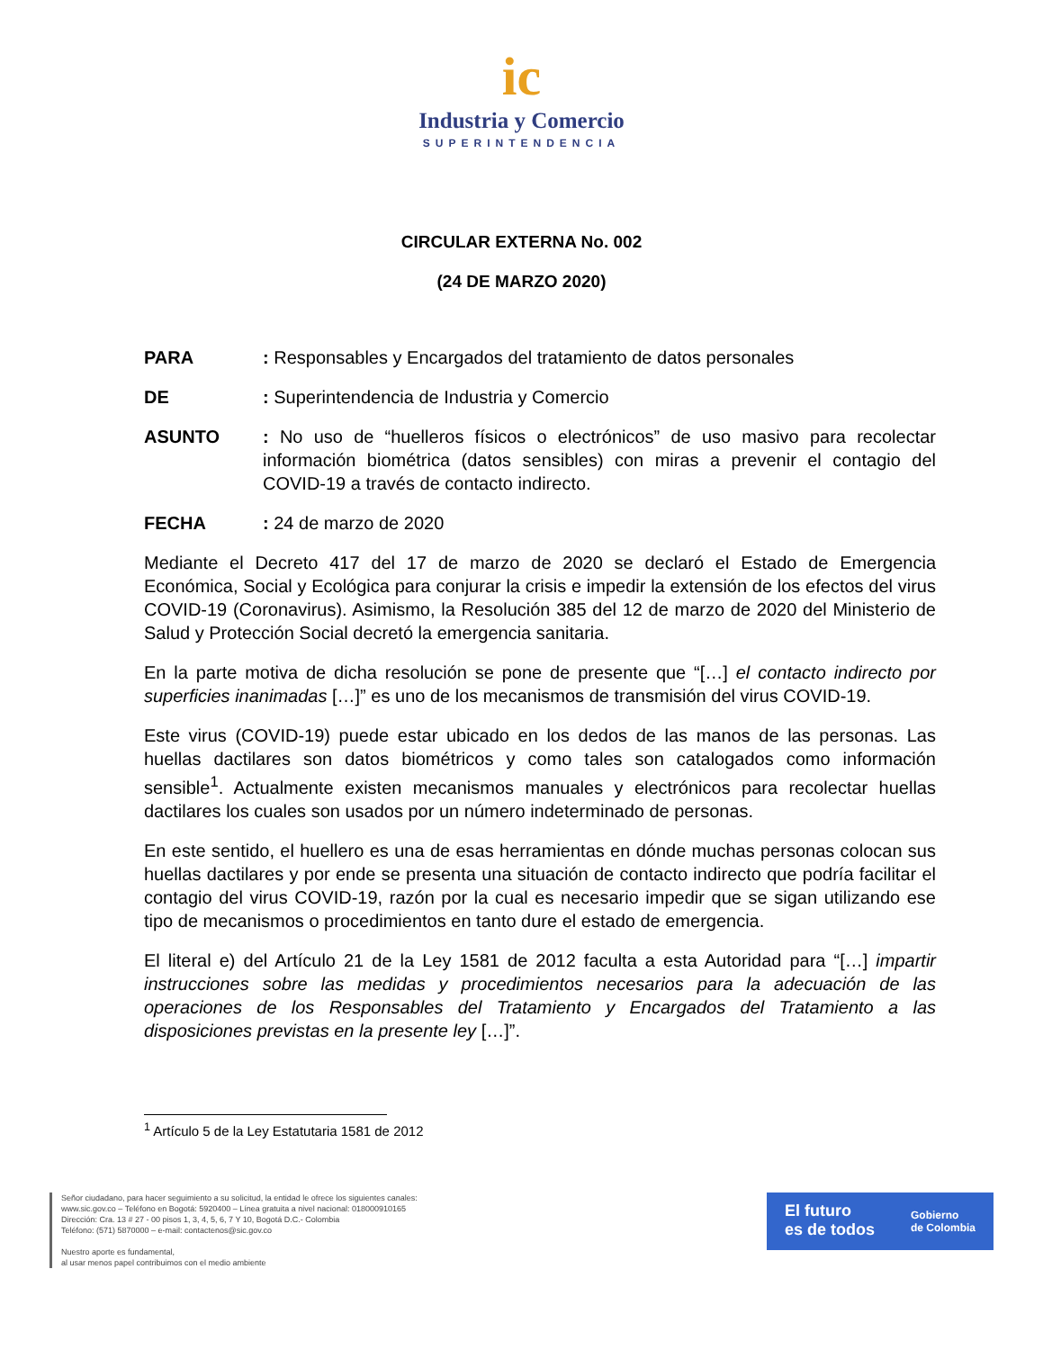ic
Industria y Comercio
SUPERINTENDENCIA
CIRCULAR EXTERNA No. 002
(24 DE MARZO 2020)
PARA: Responsables y Encargados del tratamiento de datos personales
DE: Superintendencia de Industria y Comercio
ASUNTO: No uso de “huelleros físicos o electrónicos” de uso masivo para recolectar información biométrica (datos sensibles) con miras a prevenir el contagio del COVID-19 a través de contacto indirecto.
FECHA: 24 de marzo de 2020
Mediante el Decreto 417 del 17 de marzo de 2020 se declaró el Estado de Emergencia Económica, Social y Ecológica para conjurar la crisis e impedir la extensión de los efectos del virus COVID-19 (Coronavirus). Asimismo, la Resolución 385 del 12 de marzo de 2020 del Ministerio de Salud y Protección Social decretó la emergencia sanitaria.
En la parte motiva de dicha resolución se pone de presente que “[…] el contacto indirecto por superficies inanimadas […]” es uno de los mecanismos de transmisión del virus COVID-19.
Este virus (COVID-19) puede estar ubicado en los dedos de las manos de las personas. Las huellas dactilares son datos biométricos y como tales son catalogados como información sensible<sup>1</sup>. Actualmente existen mecanismos manuales y electrónicos para recolectar huellas dactilares los cuales son usados por un número indeterminado de personas.
En este sentido, el huellero es una de esas herramientas en dónde muchas personas colocan sus huellas dactilares y por ende se presenta una situación de contacto indirecto que podría facilitar el contagio del virus COVID-19, razón por la cual es necesario impedir que se sigan utilizando ese tipo de mecanismos o procedimientos en tanto dure el estado de emergencia.
El literal e) del Artículo 21 de la Ley 1581 de 2012 faculta a esta Autoridad para “[…] impartir instrucciones sobre las medidas y procedimientos necesarios para la adecuación de las operaciones de los Responsables del Tratamiento y Encargados del Tratamiento a las disposiciones previstas en la presente ley […]”.
<sup>1</sup> Artículo 5 de la Ley Estatutaria 1581 de 2012
Señor ciudadano, para hacer seguimiento a su solicitud, la entidad le ofrece los siguientes canales:
www.sic.gov.co – Teléfono en Bogotá: 5920400 – Línea gratuita a nivel nacional: 018000910165
Dirección: Cra. 13 # 27 - 00 pisos 1, 3, 4, 5, 6, 7 Y 10, Bogotá D.C.- Colombia
Teléfono: (571) 5870000 – e-mail: contactenos@sic.gov.co
Nuestro aporte es fundamental,
al usar menos papel contribuimos con el medio ambiente
El futuro
es de todos
Gobierno
de Colombia